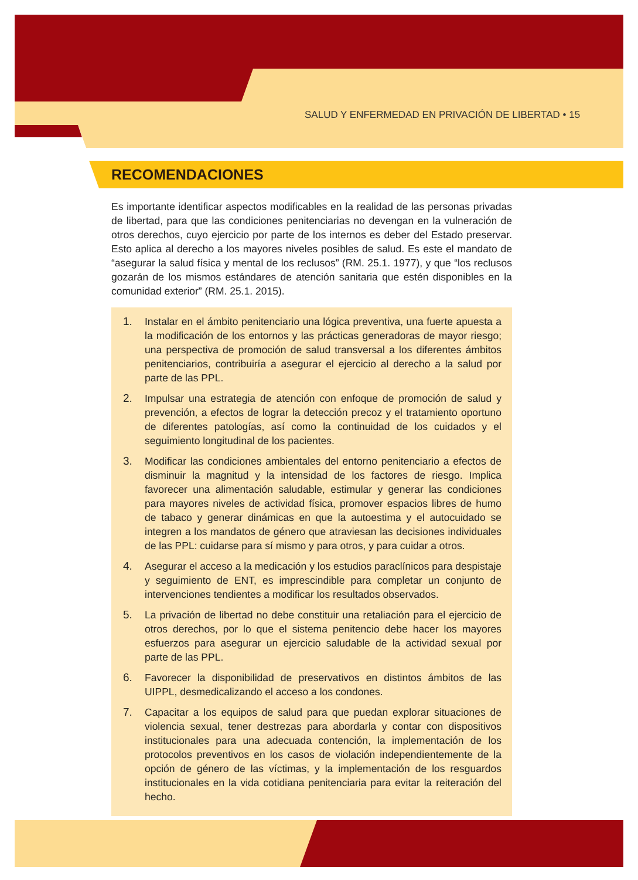SALUD Y ENFERMEDAD EN PRIVACIÓN DE LIBERTAD • 15
RECOMENDACIONES
Es importante identificar aspectos modificables en la realidad de las personas privadas de libertad, para que las condiciones penitenciarias no devengan en la vulneración de otros derechos, cuyo ejercicio por parte de los internos es deber del Estado preservar. Esto aplica al derecho a los mayores niveles posibles de salud. Es este el mandato de “asegurar la salud física y mental de los reclusos” (RM. 25.1. 1977), y que “los reclusos gozarán de los mismos estándares de atención sanitaria que estén disponibles en la comunidad exterior” (RM. 25.1. 2015).
1. Instalar en el ámbito penitenciario una lógica preventiva, una fuerte apuesta a la modificación de los entornos y las prácticas generadoras de mayor riesgo; una perspectiva de promoción de salud transversal a los diferentes ámbitos penitenciarios, contribuiría a asegurar el ejercicio al derecho a la salud por parte de las PPL.
2. Impulsar una estrategia de atención con enfoque de promoción de salud y prevención, a efectos de lograr la detección precoz y el tratamiento oportuno de diferentes patologías, así como la continuidad de los cuidados y el seguimiento longitudinal de los pacientes.
3. Modificar las condiciones ambientales del entorno penitenciario a efectos de disminuir la magnitud y la intensidad de los factores de riesgo. Implica favorecer una alimentación saludable, estimular y generar las condiciones para mayores niveles de actividad física, promover espacios libres de humo de tabaco y generar dinámicas en que la autoestima y el autocuidado se integren a los mandatos de género que atraviesan las decisiones individuales de las PPL: cuidarse para sí mismo y para otros, y para cuidar a otros.
4. Asegurar el acceso a la medicación y los estudios paraclínicos para despistaje y seguimiento de ENT, es imprescindible para completar un conjunto de intervenciones tendientes a modificar los resultados observados.
5. La privación de libertad no debe constituir una retaliación para el ejercicio de otros derechos, por lo que el sistema penitencio debe hacer los mayores esfuerzos para asegurar un ejercicio saludable de la actividad sexual por parte de las PPL.
6. Favorecer la disponibilidad de preservativos en distintos ámbitos de las UIPPL, desmedicalizando el acceso a los condones.
7. Capacitar a los equipos de salud para que puedan explorar situaciones de violencia sexual, tener destrezas para abordarla y contar con dispositivos institucionales para una adecuada contención, la implementación de los protocolos preventivos en los casos de violación independientemente de la opción de género de las víctimas, y la implementación de los resguardos institucionales en la vida cotidiana penitenciaria para evitar la reiteración del hecho.